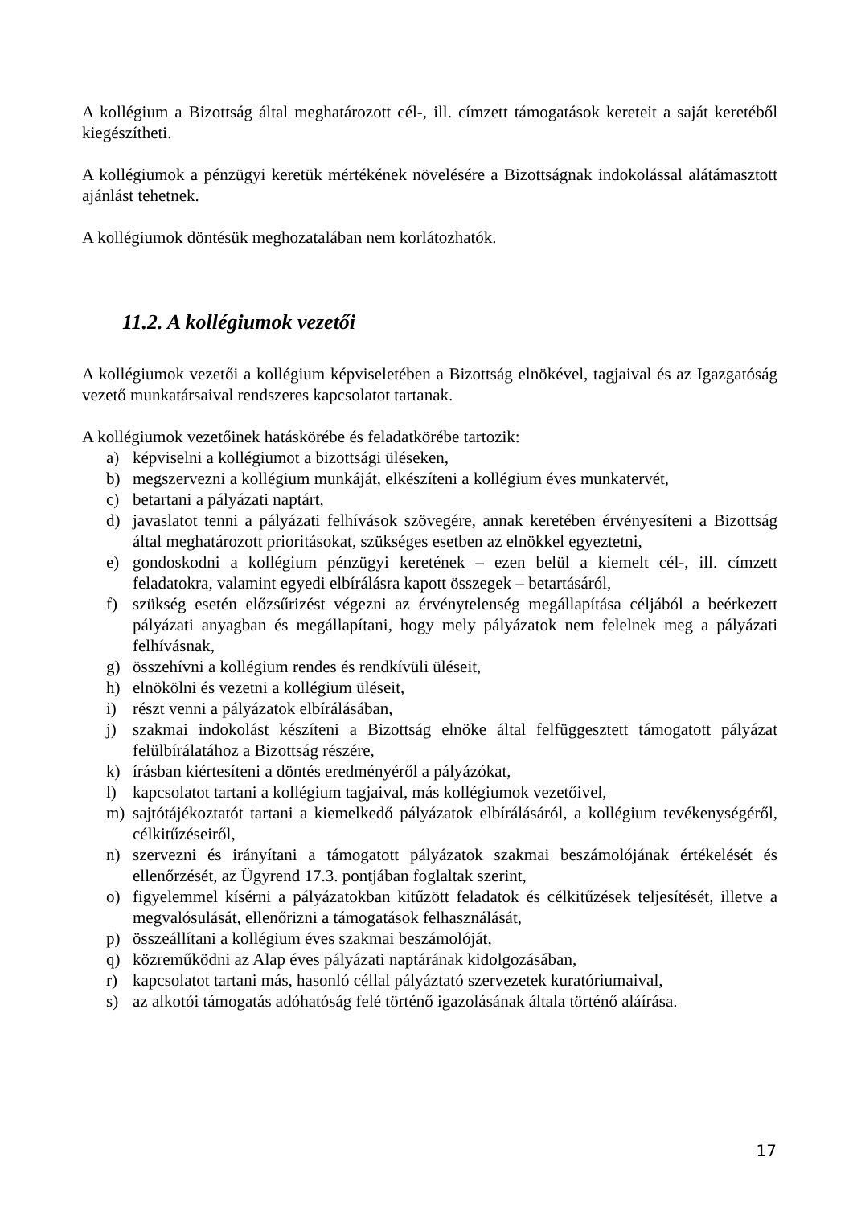A kollégium a Bizottság által meghatározott cél-, ill. címzett támogatások kereteit a saját keretéből kiegészítheti.
A kollégiumok a pénzügyi keretük mértékének növelésére a Bizottságnak indokolással alátámasztott ajánlást tehetnek.
A kollégiumok döntésük meghozatalában nem korlátozhatók.
11.2. A kollégiumok vezetői
A kollégiumok vezetői a kollégium képviseletében a Bizottság elnökével, tagjaival és az Igazgatóság vezető munkatársaival rendszeres kapcsolatot tartanak.
A kollégiumok vezetőinek hatáskörébe és feladatkörébe tartozik:
a) képviselni a kollégiumot a bizottsági üléseken,
b) megszervezni a kollégium munkáját, elkészíteni a kollégium éves munkatervét,
c) betartani a pályázati naptárt,
d) javaslatot tenni a pályázati felhívások szövegére, annak keretében érvényesíteni a Bizottság által meghatározott prioritásokat, szükséges esetben az elnökkel egyeztetni,
e) gondoskodni a kollégium pénzügyi keretének – ezen belül a kiemelt cél-, ill. címzett feladatokra, valamint egyedi elbírálásra kapott összegek – betartásáról,
f) szükség esetén előzsűrizést végezni az érvénytelenség megállapítása céljából a beérkezett pályázati anyagban és megállapítani, hogy mely pályázatok nem felelnek meg a pályázati felhívásnak,
g) összehívni a kollégium rendes és rendkívüli üléseit,
h) elnökölni és vezetni a kollégium üléseit,
i) részt venni a pályázatok elbírálásában,
j) szakmai indokolást készíteni a Bizottság elnöke által felfüggesztett támogatott pályázat felülbírálatához a Bizottság részére,
k) írásban kiértesíteni a döntés eredményéről a pályázókat,
l) kapcsolatot tartani a kollégium tagjaival, más kollégiumok vezetőivel,
m) sajtótájékoztatót tartani a kiemelkedő pályázatok elbírálásáról, a kollégium tevékenységéről, célkitűzéseiről,
n) szervezni és irányítani a támogatott pályázatok szakmai beszámolójának értékelését és ellenőrzését, az Ügyrend 17.3. pontjában foglaltak szerint,
o) figyelemmel kísérni a pályázatokban kitűzött feladatok és célkitűzések teljesítését, illetve a megvalósulását, ellenőrizni a támogatások felhasználását,
p) összeállítani a kollégium éves szakmai beszámolóját,
q) közreműködni az Alap éves pályázati naptárának kidolgozásában,
r) kapcsolatot tartani más, hasonló céllal pályáztató szervezetek kuratóriumaival,
s) az alkotói támogatás adóhatóság felé történő igazolásának általa történő aláírása.
17